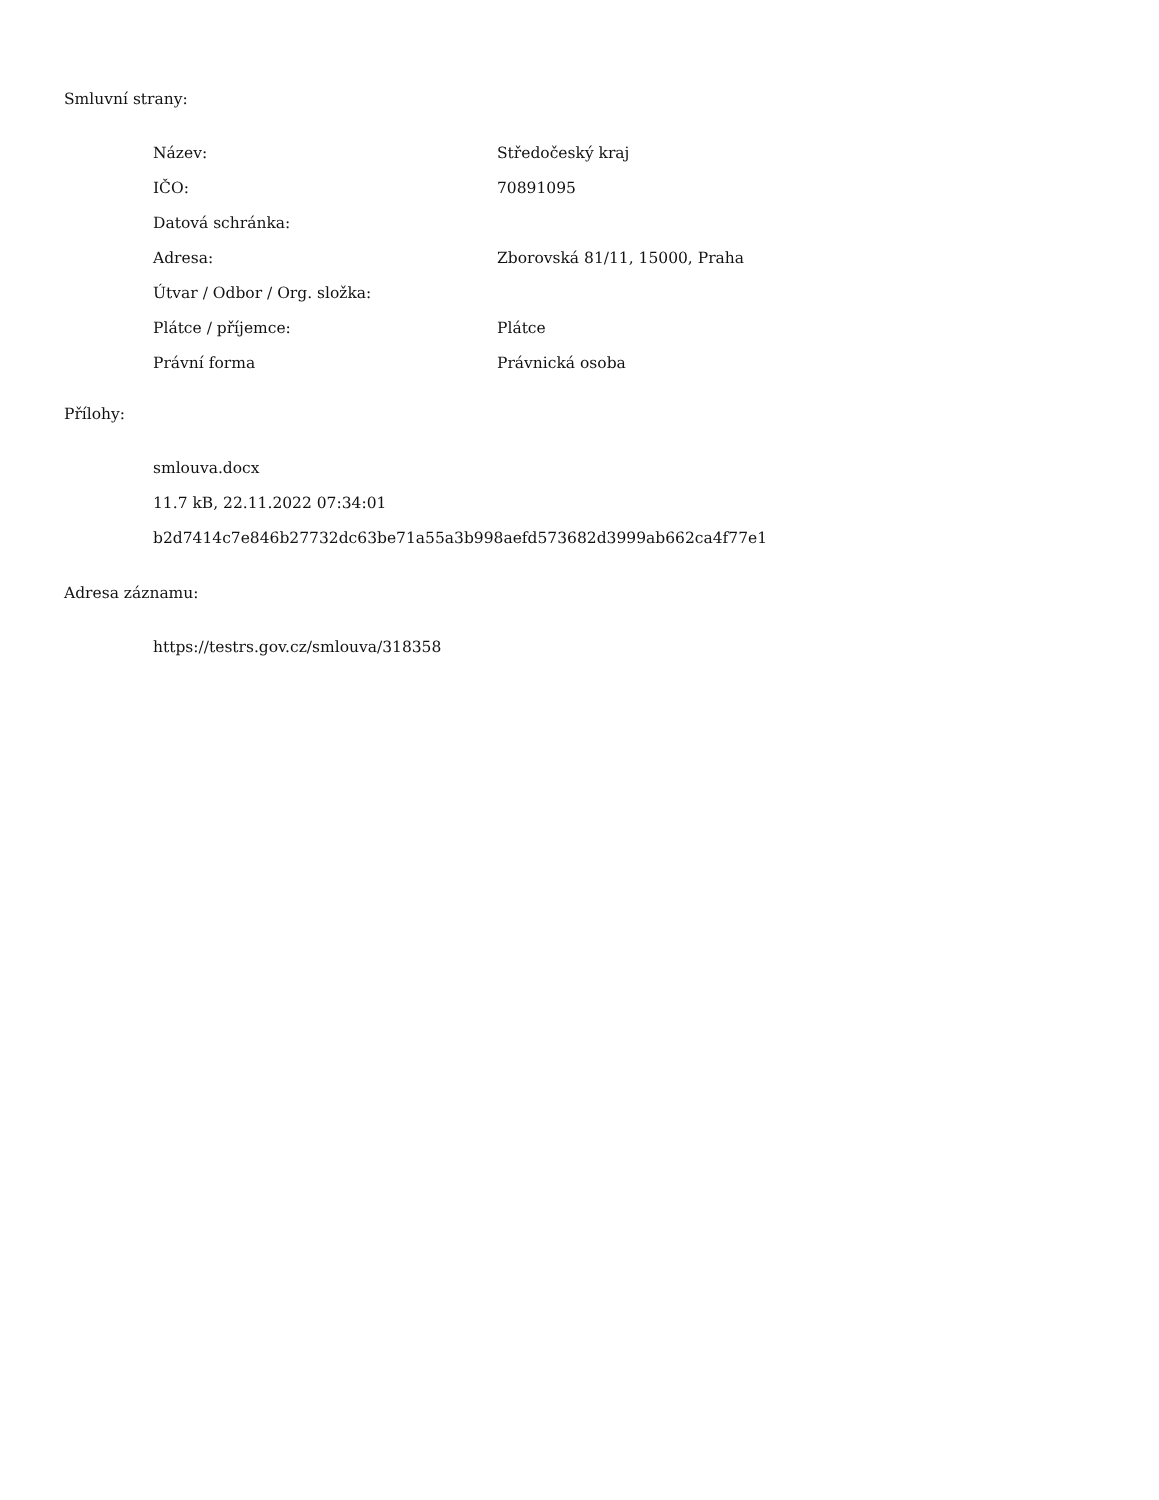Smluvní strany:
| Název: | Středočeský kraj |
| IČO: | 70891095 |
| Datová schránka: | |
| Adresa: | Zborovská 81/11, 15000, Praha |
| Útvar / Odbor / Org. složka: | |
| Plátce / příjemce: | Plátce |
| Právní forma | Právnická osoba |
Přílohy:
smlouva.docx
11.7 kB, 22.11.2022 07:34:01
b2d7414c7e846b27732dc63be71a55a3b998aefd573682d3999ab662ca4f77e1
Adresa záznamu:
https://testrs.gov.cz/smlouva/318358